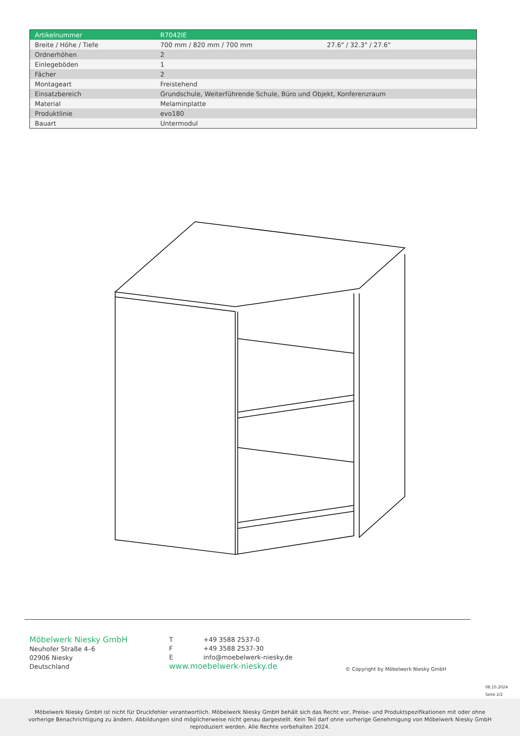| Artikelnummer | R7042IE | |
| Breite / Höhe / Tiefe | 700 mm / 820 mm / 700 mm | 27.6" / 32.3" / 27.6" |
| Ordnerhöhen | 2 | |
| Einlegeböden | 1 | |
| Fächer | 2 | |
| Montageart | Freistehend | |
| Einsatzbereich | Grundschule, Weiterführende Schule, Büro und Objekt, Konferenzraum | |
| Material | Melaminplatte | |
| Produktlinie | evo180 | |
| Bauart | Untermodul | |
Möbelwerk Niesky GmbH
Neuhofer Straße 4–6
02906 Niesky
Deutschland
T +49 3588 2537-0
F +49 3588 2537-30
Einfo@moebelwerk-niesky.de
www.moebelwerk-niesky.de
© Copyright by Möbelwerk Niesky GmbH
08.10.2024
Seite 2/2
Möbelwerk Niesky GmbH ist nicht für Druckfehler verantwortlich. Möbelwerk Niesky GmbH behält sich das Recht vor, Preise- und Produktspezifikationen mit oder ohne
vorherige Benachrichtigung zu ändern. Abbildungen sind möglicherweise nicht genau dargestellt. Kein Teil darf ohne vorherige Genehmigung von Möbelwerk Niesky GmbH
reproduziert werden. Alle Rechte vorbehalten 2024.